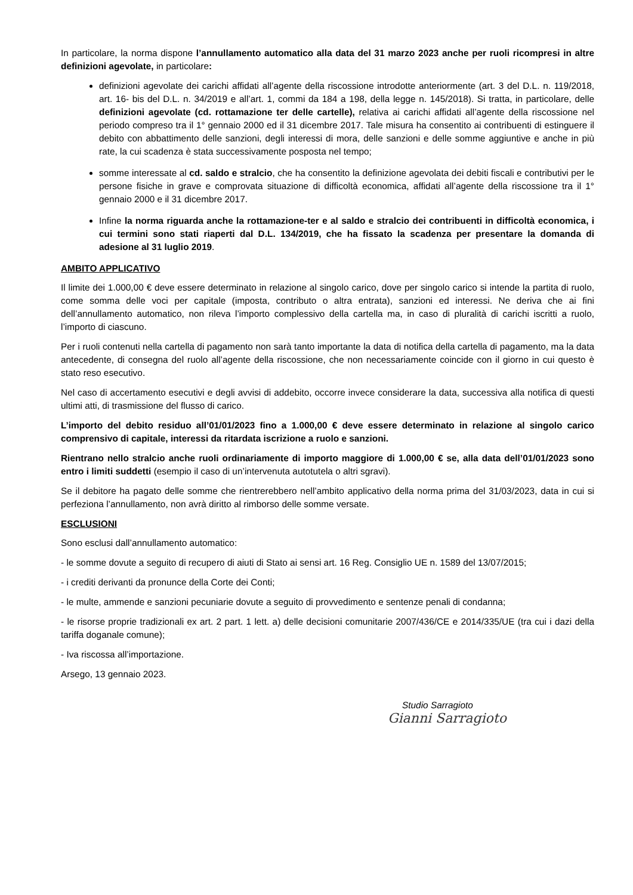In particolare, la norma dispone l’annullamento automatico alla data del 31 marzo 2023 anche per ruoli ricompresi in altre definizioni agevolate, in particolare:
definizioni agevolate dei carichi affidati all’agente della riscossione introdotte anteriormente (art. 3 del D.L. n. 119/2018, art. 16- bis del D.L. n. 34/2019 e all’art. 1, commi da 184 a 198, della legge n. 145/2018). Si tratta, in particolare, delle definizioni agevolate (cd. rottamazione ter delle cartelle), relativa ai carichi affidati all’agente della riscossione nel periodo compreso tra il 1° gennaio 2000 ed il 31 dicembre 2017. Tale misura ha consentito ai contribuenti di estinguere il debito con abbattimento delle sanzioni, degli interessi di mora, delle sanzioni e delle somme aggiuntive e anche in più rate, la cui scadenza è stata successivamente posposta nel tempo;
somme interessate al cd. saldo e stralcio, che ha consentito la definizione agevolata dei debiti fiscali e contributivi per le persone fisiche in grave e comprovata situazione di difficoltà economica, affidati all’agente della riscossione tra il 1° gennaio 2000 e il 31 dicembre 2017.
Infine la norma riguarda anche la rottamazione-ter e al saldo e stralcio dei contribuenti in difficoltà economica, i cui termini sono stati riaperti dal D.L. 134/2019, che ha fissato la scadenza per presentare la domanda di adesione al 31 luglio 2019.
AMBITO APPLICATIVO
Il limite dei 1.000,00 € deve essere determinato in relazione al singolo carico, dove per singolo carico si intende la partita di ruolo, come somma delle voci per capitale (imposta, contributo o altra entrata), sanzioni ed interessi. Ne deriva che ai fini dell’annullamento automatico, non rileva l’importo complessivo della cartella ma, in caso di pluralità di carichi iscritti a ruolo, l’importo di ciascuno.
Per i ruoli contenuti nella cartella di pagamento non sarà tanto importante la data di notifica della cartella di pagamento, ma la data antecedente, di consegna del ruolo all’agente della riscossione, che non necessariamente coincide con il giorno in cui questo è stato reso esecutivo.
Nel caso di accertamento esecutivi e degli avvisi di addebito, occorre invece considerare la data, successiva alla notifica di questi ultimi atti, di trasmissione del flusso di carico.
L’importo del debito residuo all’01/01/2023 fino a 1.000,00 € deve essere determinato in relazione al singolo carico comprensivo di capitale, interessi da ritardata iscrizione a ruolo e sanzioni.
Rientrano nello stralcio anche ruoli ordinariamente di importo maggiore di 1.000,00 € se, alla data dell’01/01/2023 sono entro i limiti suddetti (esempio il caso di un’intervenuta autotutela o altri sgravi).
Se il debitore ha pagato delle somme che rientrerebbero nell’ambito applicativo della norma prima del 31/03/2023, data in cui si perfeziona l’annullamento, non avrà diritto al rimborso delle somme versate.
ESCLUSIONI
Sono esclusi dall’annullamento automatico:
- le somme dovute a seguito di recupero di aiuti di Stato ai sensi art. 16 Reg. Consiglio UE n. 1589 del 13/07/2015;
- i crediti derivanti da pronunce della Corte dei Conti;
- le multe, ammende e sanzioni pecuniarie dovute a seguito di provvedimento e sentenze penali di condanna;
- le risorse proprie tradizionali ex art. 2 part. 1 lett. a) delle decisioni comunitarie 2007/436/CE e 2014/335/UE (tra cui i dazi della tariffa doganale comune);
- Iva riscossa all’importazione.
Arsego, 13 gennaio 2023.
Studio Sarragioto
Gianni Sarragioto